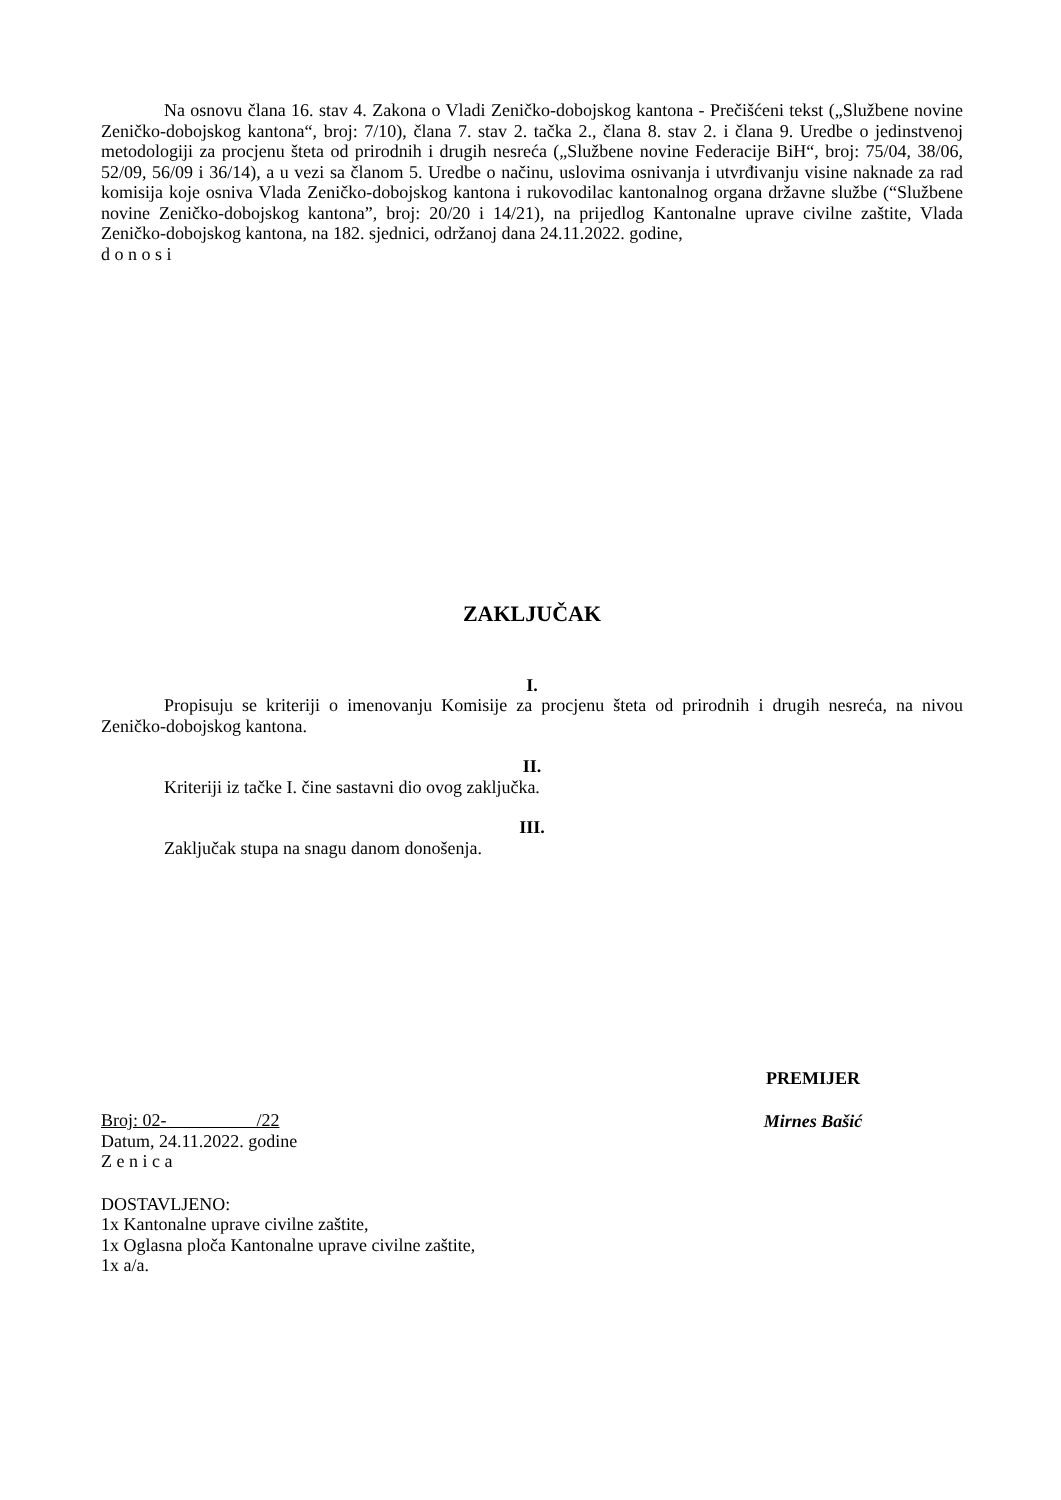Na osnovu člana 16. stav 4. Zakona o Vladi Zeničko-dobojskog kantona - Prečišćeni tekst („Službene novine Zeničko-dobojskog kantona“, broj: 7/10), člana 7. stav 2. tačka 2., člana 8. stav 2. i člana 9. Uredbe o jedinstvenoj metodologiji za procjenu šteta od prirodnih i drugih nesreća („Službene novine Federacije BiH“, broj: 75/04, 38/06, 52/09, 56/09 i 36/14), a u vezi sa članom 5. Uredbe o načinu, uslovima osnivanja i utvrđivanju visine naknade za rad komisija koje osniva Vlada Zeničko-dobojskog kantona i rukovodilac kantonalnog organa državne službe (“Službene novine Zeničko-dobojskog kantona”, broj: 20/20 i 14/21), na prijedlog Kantonalne uprave civilne zaštite, Vlada Zeničko-dobojskog kantona, na 182. sjednici, održanoj dana 24.11.2022. godine,
d o n o s i
ZAKLJUČAK
I.
Propisuju se kriteriji o imenovanju Komisije za procjenu šteta od prirodnih i drugih nesreća, na nivou Zeničko-dobojskog kantona.
II.
Kriteriji iz tačke I. čine sastavni dio ovog zaključka.
III.
Zaključak stupa na snagu danom donošenja.
Broj: 02- /22
Datum, 24.11.2022. godine
Z e n i c a
DOSTAVLJENO:
1x Kantonalne uprave civilne zaštite,
1x Oglasna ploča Kantonalne uprave civilne zaštite,
1x a/a.
PREMIJER
Mirnes Bašić